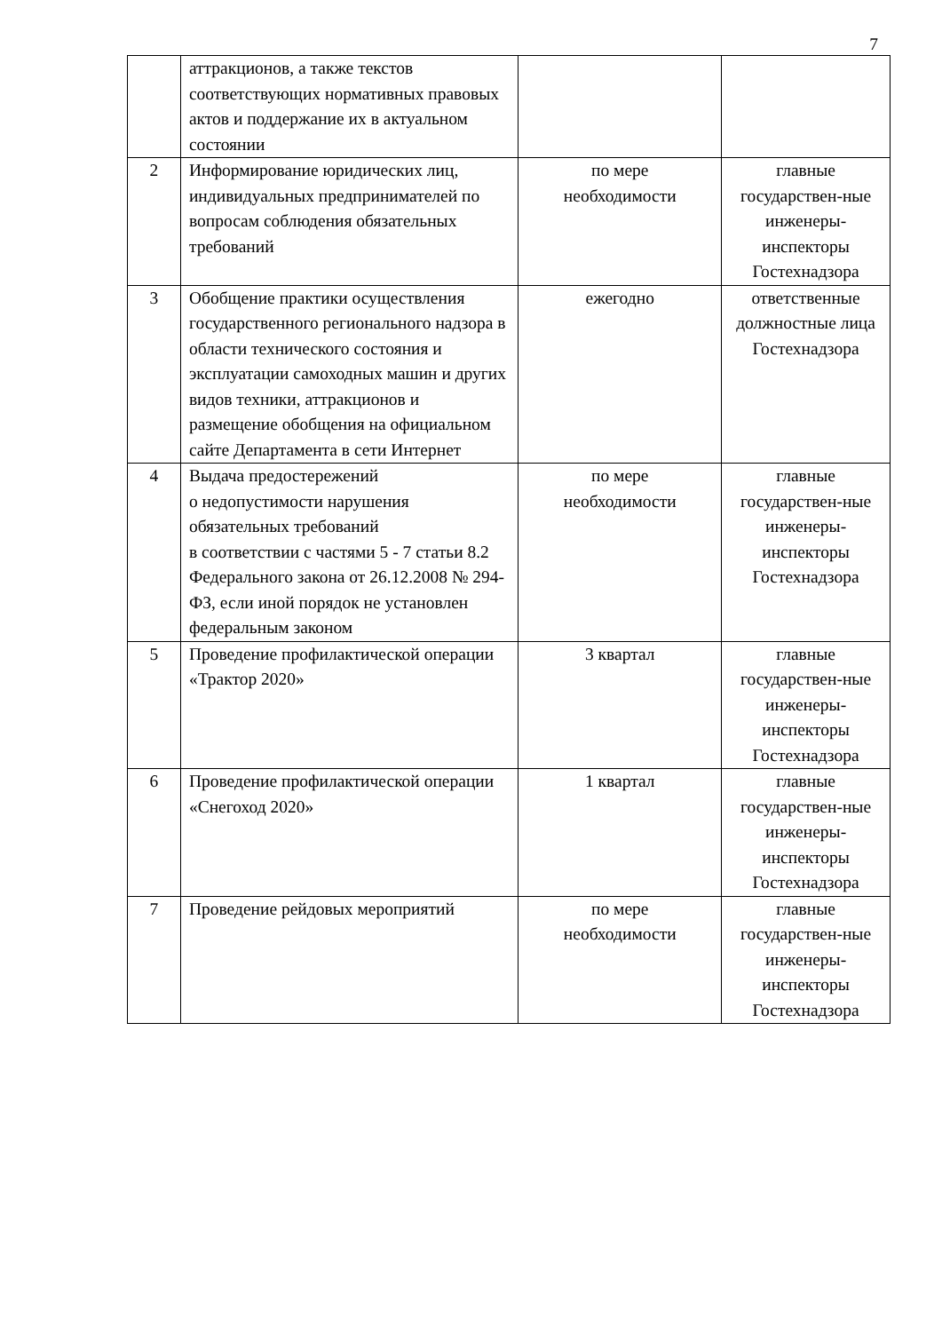7
| | аттракционов, а также текстов соответствующих нормативных правовых актов и поддержание их в актуальном состоянии | | |
| 2 | Информирование юридических лиц, индивидуальных предпринимателей по вопросам соблюдения обязательных требований | по мере необходимости | главные государствен-ные инженеры-инспекторы Гостехнадзора |
| 3 | Обобщение практики осуществления государственного регионального надзора в области технического состояния и эксплуатации самоходных машин и других видов техники, аттракционов и размещение обобщения на официальном сайте Департамента в сети Интернет | ежегодно | ответственные должностные лица Гостехнадзора |
| 4 | Выдача предостережений о недопустимости нарушения обязательных требований в соответствии с частями 5 - 7 статьи 8.2 Федерального закона от 26.12.2008 № 294-ФЗ, если иной порядок не установлен федеральным законом | по мере необходимости | главные государствен-ные инженеры-инспекторы Гостехнадзора |
| 5 | Проведение профилактической операции «Трактор 2020» | 3 квартал | главные государствен-ные инженеры-инспекторы Гостехнадзора |
| 6 | Проведение профилактической операции «Снегоход 2020» | 1 квартал | главные государствен-ные инженеры-инспекторы Гостехнадзора |
| 7 | Проведение рейдовых мероприятий | по мере необходимости | главные государствен-ные инженеры-инспекторы Гостехнадзора |